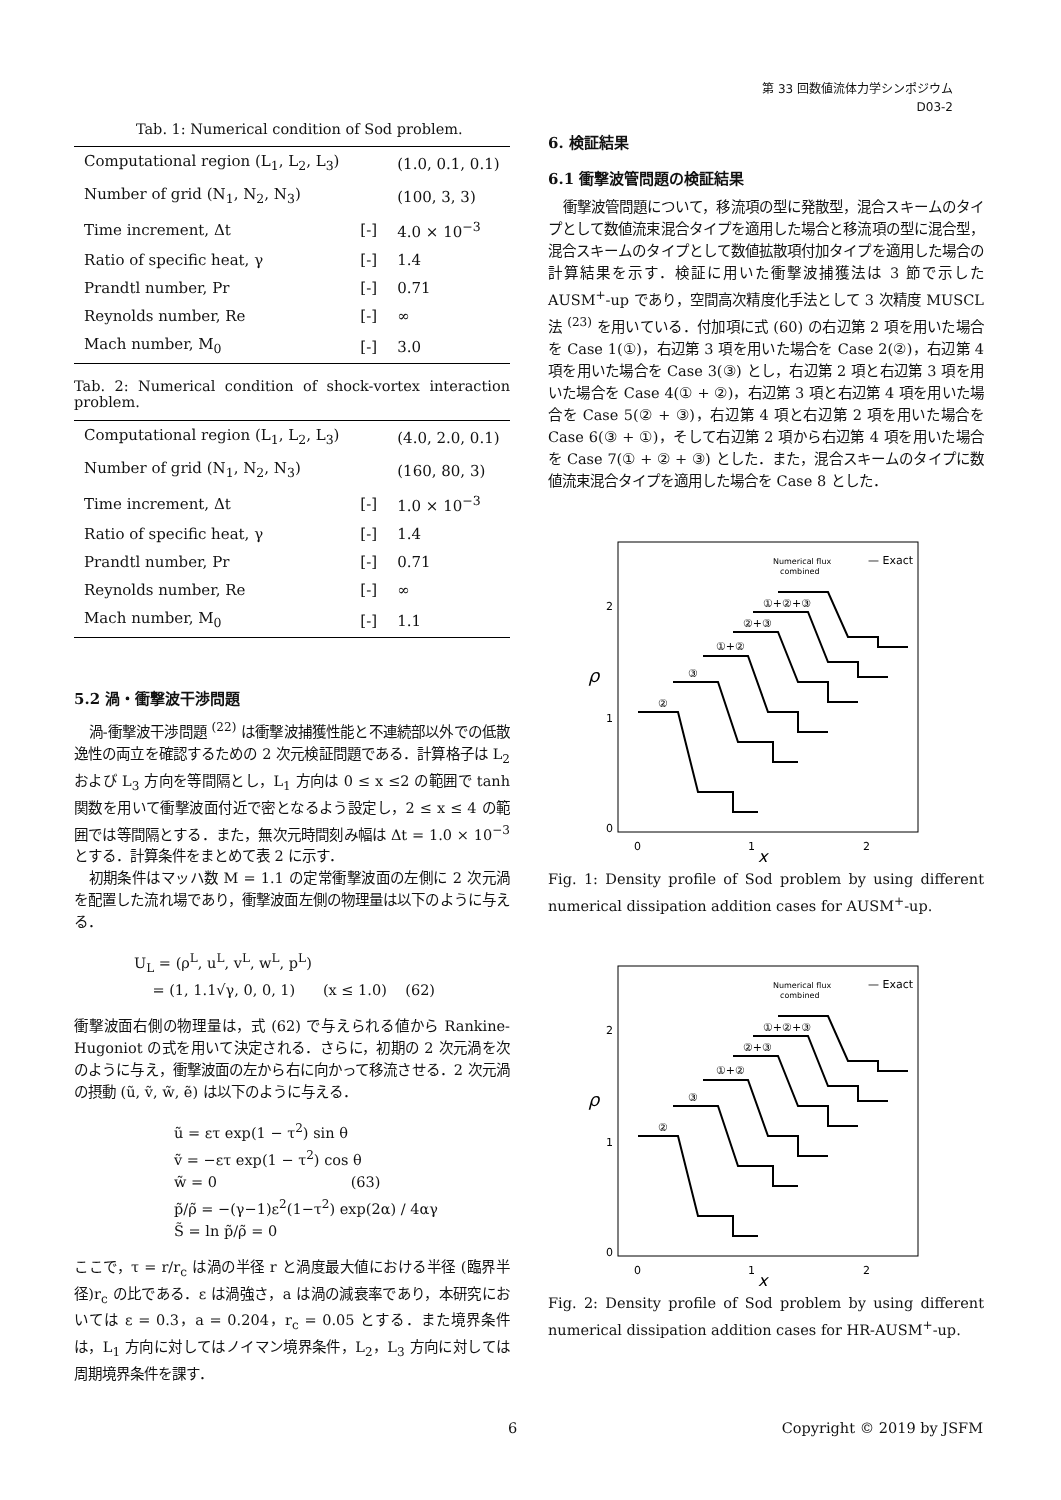第 33 回数値流体力学シンポジウム
D03-2
Tab. 1: Numerical condition of Sod problem.
| Computational region (L<sub>1</sub>, L<sub>2</sub>, L<sub>3</sub>) | | (1.0, 0.1, 0.1) |
| Number of grid (N<sub>1</sub>, N<sub>2</sub>, N<sub>3</sub>) | | (100, 3, 3) |
| Time increment, Δt | [-] | 4.0 × 10<sup>−3</sup> |
| Ratio of specific heat, γ | [-] | 1.4 |
| Prandtl number, Pr | [-] | 0.71 |
| Reynolds number, Re | [-] | ∞ |
| Mach number, M<sub>0</sub> | [-] | 3.0 |
Tab. 2: Numerical condition of shock-vortex interaction problem.
| Computational region (L<sub>1</sub>, L<sub>2</sub>, L<sub>3</sub>) | | (4.0, 2.0, 0.1) |
| Number of grid (N<sub>1</sub>, N<sub>2</sub>, N<sub>3</sub>) | | (160, 80, 3) |
| Time increment, Δt | [-] | 1.0 × 10<sup>−3</sup> |
| Ratio of specific heat, γ | [-] | 1.4 |
| Prandtl number, Pr | [-] | 0.71 |
| Reynolds number, Re | [-] | ∞ |
| Mach number, M<sub>0</sub> | [-] | 1.1 |
5.2 渦・衝撃波干渉問題
渦-衝撃波干渉問題 <sup>(22)</sup> は衝撃波捕獲性能と不連続部以外での低散逸性の両立を確認するための 2 次元検証問題である．計算格子は L<sub>2</sub> および L<sub>3</sub> 方向を等間隔とし，L<sub>1</sub> 方向は 0 ≤ x ≤2 の範囲で tanh 関数を用いて衝撃波面付近で密となるよう設定し，2 ≤ x ≤ 4 の範囲では等間隔とする．また，無次元時間刻み幅は Δt = 1.0 × 10<sup>−3</sup> とする．計算条件をまとめて表 2 に示す．
初期条件はマッハ数 M = 1.1 の定常衝撃波面の左側に 2 次元渦を配置した流れ場であり，衝撃波面左側の物理量は以下のように与える．
U<sub>L</sub> = (ρ<sup>L</sup>, u<sup>L</sup>, v<sup>L</sup>, w<sup>L</sup>, p<sup>L</sup>)
= (1, 1.1√γ, 0, 0, 1) (x ≤ 1.0) (62)
衝撃波面右側の物理量は，式 (62) で与えられる値から Rankine-Hugoniot の式を用いて決定される．さらに，初期の 2 次元渦を次のように与え，衝撃波面の左から右に向かって移流させる．2 次元渦の摂動 (ũ, ṽ, w̃, ẽ) は以下のように与える．
ũ = ετ exp(1 − τ<sup>2</sup>) sin θ
ṽ = −ετ exp(1 − τ<sup>2</sup>) cos θ
w̃ = 0 (63)
p̃/ρ̃ = −(γ−1)ε<sup>2</sup>(1−τ<sup>2</sup>) exp(2α) / 4αγ
S̃ = ln p̃/ρ̃ = 0
ここで，τ = r/r<sub>c</sub> は渦の半径 r と渦度最大値における半径 (臨界半径)r<sub>c</sub> の比である．ε は渦強さ，a は渦の減衰率であり，本研究においては ε = 0.3，a = 0.204，r<sub>c</sub> = 0.05 とする．また境界条件は，L<sub>1</sub> 方向に対してはノイマン境界条件，L<sub>2</sub>，L<sub>3</sub> 方向に対しては周期境界条件を課す．
6. 検証結果
6.1 衝撃波管問題の検証結果
衝撃波管問題について，移流項の型に発散型，混合スキームのタイプとして数値流束混合タイプを適用した場合と移流項の型に混合型，混合スキームのタイプとして数値拡散項付加タイプを適用した場合の計算結果を示す．検証に用いた衝撃波捕獲法は 3 節で示した AUSM<sup>+</sup>-up であり，空間高次精度化手法として 3 次精度 MUSCL 法 <sup>(23)</sup> を用いている．付加項に式 (60) の右辺第 2 項を用いた場合を Case 1(①)，右辺第 3 項を用いた場合を Case 2(②)，右辺第 4 項を用いた場合を Case 3(③) とし，右辺第 2 項と右辺第 3 項を用いた場合を Case 4(① + ②)，右辺第 3 項と右辺第 4 項を用いた場合を Case 5(② + ③)，右辺第 4 項と右辺第 2 項を用いた場合を Case 6(③ + ①)，そして右辺第 2 項から右辺第 4 項を用いた場合を Case 7(① + ② + ③) とした．また，混合スキームのタイプに数値流束混合タイプを適用した場合を Case 8 とした．
ρ
0
1
2
0
1
2
x
Numerical flux
combined
— Exact
②
③
①+②
②+③
①+②+③
Fig. 1: Density profile of Sod problem by using different numerical dissipation addition cases for AUSM<sup>+</sup>-up.
ρ
0
1
2
0
1
2
x
Numerical flux
combined
— Exact
②
③
①+②
②+③
①+②+③
Fig. 2: Density profile of Sod problem by using different numerical dissipation addition cases for HR-AUSM<sup>+</sup>-up.
6 Copyright © 2019 by JSFM